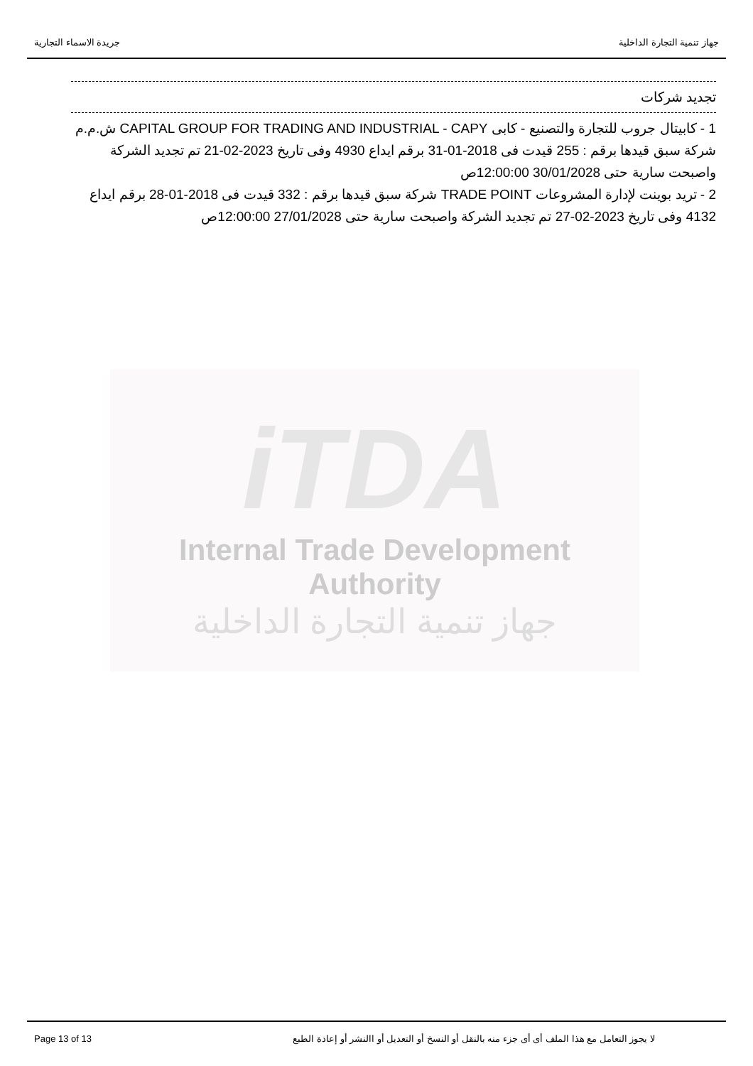جهاز تنمية التجارة الداخلية جريدة الاسماء التجارية
تجديد شركات
1 - كابيتال جروب للتجارة والتصنيع - كابى CAPITAL GROUP FOR TRADING AND INDUSTRIAL - CAPY ش.م.م شركة سبق قيدها برقم : 255 قيدت فى 2018-01-31 برقم ايداع 4930 وفى تاريخ 2023-02-21 تم تجديد الشركة واصبحت سارية حتى 30/01/2028 12:00:00ص
2 - تريد بوينت لإدارة المشروعات TRADE POINT شركة سبق قيدها برقم : 332 قيدت فى 2018-01-28 برقم ايداع 4132 وفى تاريخ 2023-02-27 تم تجديد الشركة واصبحت سارية حتى 27/01/2028 12:00:00ص
iTDA
Internal Trade Development Authority
جهاز تنمية التجارة الداخلية
لا يجوز التعامل مع هذا الملف أى أى جزء منه بالنقل أو النسخ أو التعديل أو االنشر أو إعادة الطبع Page 13 of 13